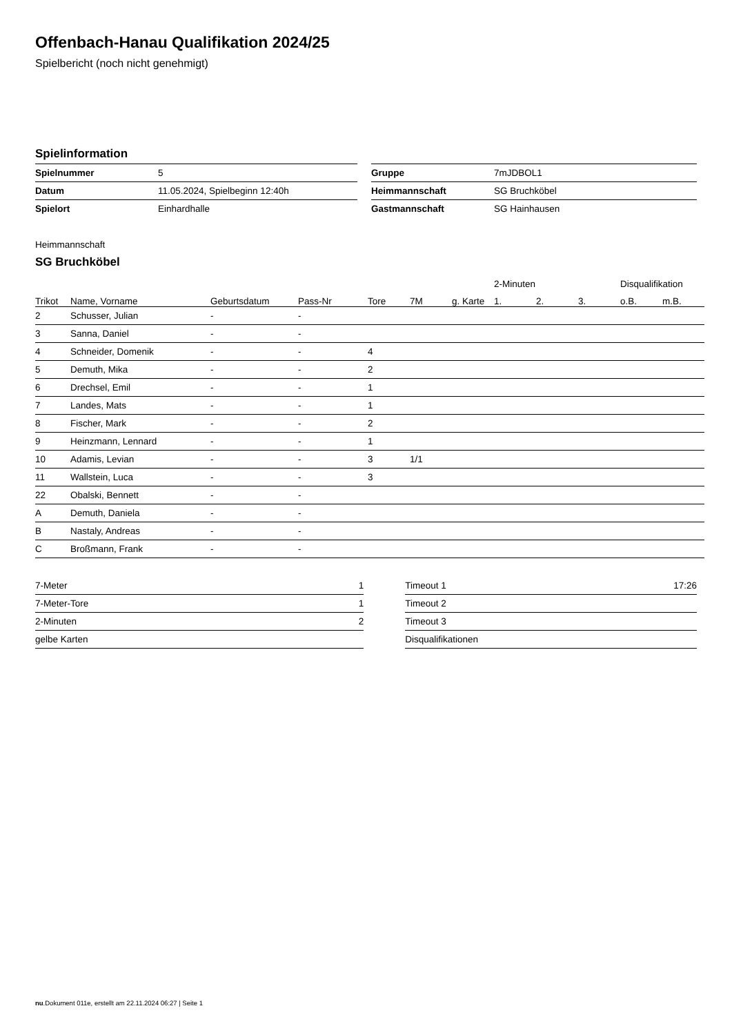Offenbach-Hanau Qualifikation 2024/25
Spielbericht (noch nicht genehmigt)
Spielinformation
| Spielnummer | 5 |
| Datum | 11.05.2024, Spielbeginn 12:40h |
| Spielort | Einhardhalle |
| Gruppe | 7mJDBOL1 |
| Heimmannschaft | SG Bruchköbel |
| Gastmannschaft | SG Hainhausen |
Heimmannschaft
SG Bruchköbel
| | | | | | | | 2-Minuten | | | Disqualifikation | |
| --- | --- | --- | --- | --- | --- | --- | --- | --- | --- | --- | --- |
| Trikot | Name, Vorname | Geburtsdatum | Pass-Nr | Tore | 7M | g. Karte | 1. | 2. | 3. | o.B. | m.B. |
| 2 | Schusser, Julian | - | - | | | | | | | | |
| 3 | Sanna, Daniel | - | - | | | | | | | | |
| 4 | Schneider, Domenik | - | - | 4 | | | | | | | |
| 5 | Demuth, Mika | - | - | 2 | | | | | | | |
| 6 | Drechsel, Emil | - | - | 1 | | | | | | | |
| 7 | Landes, Mats | - | - | 1 | | | | | | | |
| 8 | Fischer, Mark | - | - | 2 | | | | | | | |
| 9 | Heinzmann, Lennard | - | - | 1 | | | | | | | |
| 10 | Adamis, Levian | - | - | 3 | 1/1 | | | | | | |
| 11 | Wallstein, Luca | - | - | 3 | | | | | | | |
| 22 | Obalski, Bennett | - | - | | | | | | | | |
| A | Demuth, Daniela | - | - | | | | | | | | |
| B | Nastaly, Andreas | - | - | | | | | | | | |
| C | Broßmann, Frank | - | - | | | | | | | | |
| 7-Meter | 1 |
| 7-Meter-Tore | 1 |
| 2-Minuten | 2 |
| gelbe Karten | |
| Timeout 1 | 17:26 |
| Timeout 2 | |
| Timeout 3 | |
| Disqualifikationen | |
nu.Dokument 011e, erstellt am 22.11.2024 06:27 | Seite 1